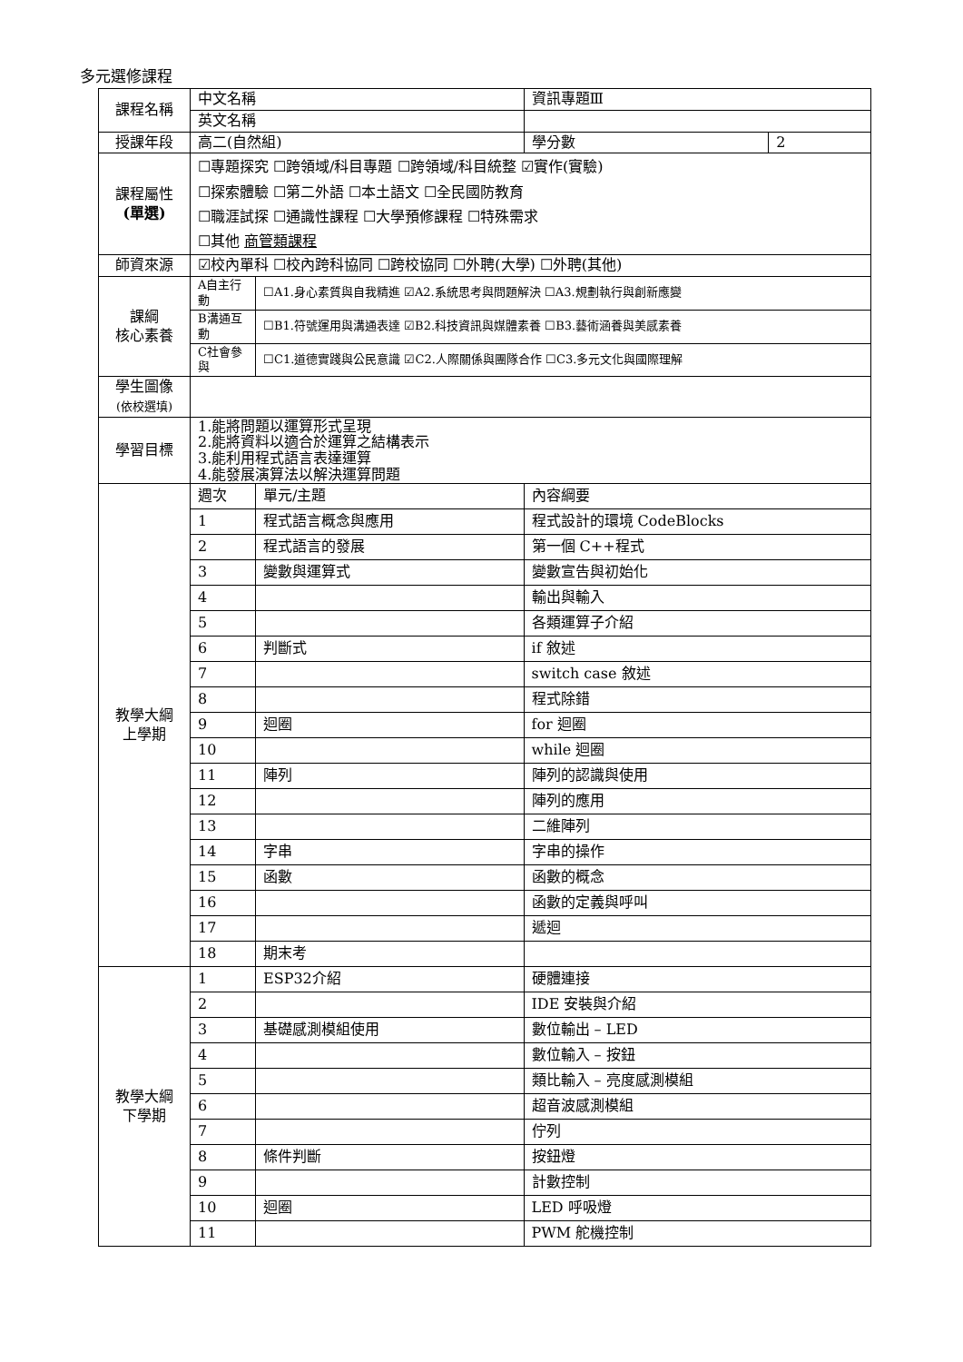多元選修課程
| 課程名稱 | 中文名稱 | | 資訊專題Ⅲ | | | |
| | 英文名稱 | | | | | |
| 授課年段 | 高二(自然組) | | | | 學分數 | 2 |
| 課程屬性 (單選) | ☐專題探究 ☐跨領域/科目專題 ☐跨領域/科目統整 ☑實作(實驗) ☐探索體驗 ☐第二外語 ☐本土語文 ☐全民國防教育 ☐職涯試探 ☐通識性課程 ☐大學預修課程 ☐特殊需求 ☐其他 商管類課程 | | | | | |
| 師資來源 | ☑校內單科 ☐校內跨科協同 ☐跨校協同 ☐外聘(大學) ☐外聘(其他) | | | | | |
| 課綱 核心素養 | A自主行動 | ☐A1.身心素質與自我精進 ☑A2.系統思考與問題解決 ☐A3.規劃執行與創新應變 | | | | |
| | B溝通互動 | ☐B1.符號運用與溝通表達 ☑B2.科技資訊與媒體素養 ☐B3.藝術涵養與美感素養 | | | | |
| | C社會參與 | ☐C1.道德實踐與公民意識 ☑C2.人際關係與團隊合作 ☐C3.多元文化與國際理解 | | | | |
| 學生圖像 (依校選填) | | | | | | |
| 學習目標 | 1.能將問題以運算形式呈現 2.能將資料以適合於運算之結構表示 3.能利用程式語言表達運算 4.能發展演算法以解決運算問題 | | | | | |
| 教學大綱 上學期 | 週次 | 單元/主題 | | 內容綱要 | | |
| | 1 | 程式語言概念與應用 | | 程式設計的環境 CodeBlocks | | |
| | 2 | 程式語言的發展 | | 第一個 C++程式 | | |
| | 3 | 變數與運算式 | | 變數宣告與初始化 | | |
| | 4 | | | 輸出與輸入 | | |
| | 5 | | | 各類運算子介紹 | | |
| | 6 | 判斷式 | | if 敘述 | | |
| | 7 | | | switch case 敘述 | | |
| | 8 | | | 程式除錯 | | |
| | 9 | 迴圈 | | for 迴圈 | | |
| | 10 | | | while 迴圈 | | |
| | 11 | 陣列 | | 陣列的認識與使用 | | |
| | 12 | | | 陣列的應用 | | |
| | 13 | | | 二維陣列 | | |
| | 14 | 字串 | | 字串的操作 | | |
| | 15 | 函數 | | 函數的概念 | | |
| | 16 | | | 函數的定義與呼叫 | | |
| | 17 | | | 遞迴 | | |
| | 18 | 期末考 | | | | |
| 教學大綱 下學期 | 1 | ESP32介紹 | | 硬體連接 | | |
| | 2 | | | IDE 安裝與介紹 | | |
| | 3 | 基礎感測模組使用 | | 數位輸出 – LED | | |
| | 4 | | | 數位輸入 – 按鈕 | | |
| | 5 | | | 類比輸入 – 亮度感測模組 | | |
| | 6 | | | 超音波感測模組 | | |
| | 7 | | | 佇列 | | |
| | 8 | 條件判斷 | | 按鈕燈 | | |
| | 9 | | | 計數控制 | | |
| | 10 | 迴圈 | | LED 呼吸燈 | | |
| | 11 | | | PWM 舵機控制 | | |